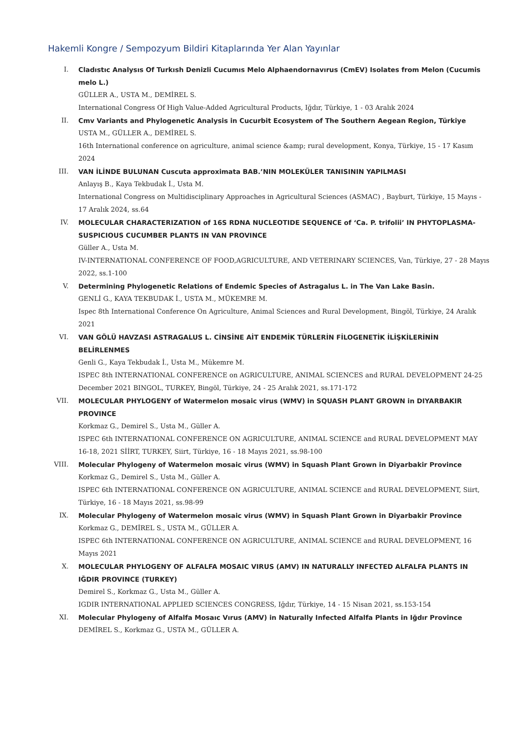Hakemli Kongre / Sempozyum Bildiri Kitaplarında Yer Alan Yayınlar
I. Cladıstıc Analysıs Of Turkısh Denizli Cucumıs Melo Alphaendornavırus (CmEV) Isolates from Melon (Cucumis melo L.)
GÜLLER A., USTA M., DEMİREL S.
International Congress Of High Value-Added Agricultural Products, Iğdır, Türkiye, 1 - 03 Aralık 2024
II. Cmv Variants and Phylogenetic Analysis in Cucurbit Ecosystem of The Southern Aegean Region, Türkiye
USTA M., GÜLLER A., DEMİREL S.
16th International conference on agriculture, animal science &amp; rural development, Konya, Türkiye, 15 - 17 Kasım 2024
III. VAN İLİNDE BULUNAN Cuscuta approximata BAB.’NIN MOLEKÜLER TANISININ YAPILMASI
Anlayış B., Kaya Tekbudak İ., Usta M.
International Congress on Multidisciplinary Approaches in Agricultural Sciences (ASMAC) , Bayburt, Türkiye, 15 Mayıs - 17 Aralık 2024, ss.64
IV. MOLECULAR CHARACTERIZATION of 16S RDNA NUCLEOTIDE SEQUENCE of ‘Ca. P. trifolii’ IN PHYTOPLASMA-SUSPICIOUS CUCUMBER PLANTS IN VAN PROVINCE
Güller A., Usta M.
IV-INTERNATIONAL CONFERENCE OF FOOD,AGRICULTURE, AND VETERINARY SCIENCES, Van, Türkiye, 27 - 28 Mayıs 2022, ss.1-100
V. Determining Phylogenetic Relations of Endemic Species of Astragalus L. in The Van Lake Basin.
GENLİ G., KAYA TEKBUDAK İ., USTA M., MÜKEMRE M.
Ispec 8th International Conference On Agriculture, Animal Sciences and Rural Development, Bingöl, Türkiye, 24 Aralık 2021
VI. VAN GÖLÜ HAVZASI ASTRAGALUS L. CİNSİNE AİT ENDEMİK TÜRLERİN FİLOGENETİK İLİŞKİLERİNİN BELİRLENMES
Genli G., Kaya Tekbudak İ., Usta M., Mükemre M.
ISPEC 8th INTERNATIONAL CONFERENCE on AGRICULTURE, ANIMAL SCIENCES and RURAL DEVELOPMENT 24-25 December 2021 BINGOL, TURKEY, Bingöl, Türkiye, 24 - 25 Aralık 2021, ss.171-172
VII. MOLECULAR PHYLOGENY of Watermelon mosaic virus (WMV) in SQUASH PLANT GROWN in DIYARBAKIR PROVINCE
Korkmaz G., Demirel S., Usta M., Güller A.
ISPEC 6th INTERNATIONAL CONFERENCE ON AGRICULTURE, ANIMAL SCIENCE and RURAL DEVELOPMENT MAY 16-18, 2021 SİİRT, TURKEY, Siirt, Türkiye, 16 - 18 Mayıs 2021, ss.98-100
VIII. Molecular Phylogeny of Watermelon mosaic virus (WMV) in Squash Plant Grown in Diyarbakir Province
Korkmaz G., Demirel S., Usta M., Güller A.
ISPEC 6th INTERNATIONAL CONFERENCE ON AGRICULTURE, ANIMAL SCIENCE and RURAL DEVELOPMENT, Siirt, Türkiye, 16 - 18 Mayıs 2021, ss.98-99
IX. Molecular Phylogeny of Watermelon mosaic virus (WMV) in Squash Plant Grown in Diyarbakir Province
Korkmaz G., DEMİREL S., USTA M., GÜLLER A.
ISPEC 6th INTERNATIONAL CONFERENCE ON AGRICULTURE, ANIMAL SCIENCE and RURAL DEVELOPMENT, 16 Mayıs 2021
X. MOLECULAR PHYLOGENY OF ALFALFA MOSAIC VIRUS (AMV) IN NATURALLY INFECTED ALFALFA PLANTS IN IĞDIR PROVINCE (TURKEY)
Demirel S., Korkmaz G., Usta M., Güller A.
IGDIR INTERNATIONAL APPLIED SCIENCES CONGRESS, Iğdır, Türkiye, 14 - 15 Nisan 2021, ss.153-154
XI. Molecular Phylogeny of Alfalfa Mosaıc Vırus (AMV) in Naturally Infected Alfalfa Plants in Iğdır Province
DEMİREL S., Korkmaz G., USTA M., GÜLLER A.